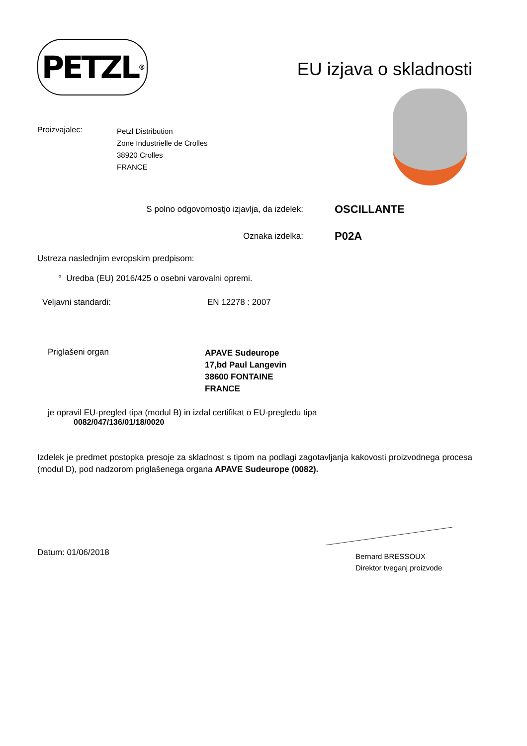PETZL<sup>®</sup>
EU izjava o skladnosti
Proizvajalec:
Petzl Distribution
Zone Industrielle de Crolles
38920 Crolles
FRANCE
S polno odgovornostjo izjavlja, da izdelek:
OSCILLANTE
Oznaka izdelka:
P02A
Ustreza naslednjim evropskim predpisom:
° Uredba (EU) 2016/425 o osebni varovalni opremi.
Veljavni standardi: EN 12278 : 2007
Priglašeni organ
APAVE Sudeurope
17,bd Paul Langevin
38600 FONTAINE
FRANCE
je opravil EU-pregled tipa (modul B) in izdal certifikat o EU-pregledu tipa
0082/047/136/01/18/0020
Izdelek je predmet postopka presoje za skladnost s tipom na podlagi zagotavljanja kakovosti proizvodnega procesa (modul D), pod nadzorom priglašenega organa APAVE Sudeurope (0082).
Datum: 01/06/2018
Bernard BRESSOUX
Direktor tveganj proizvode